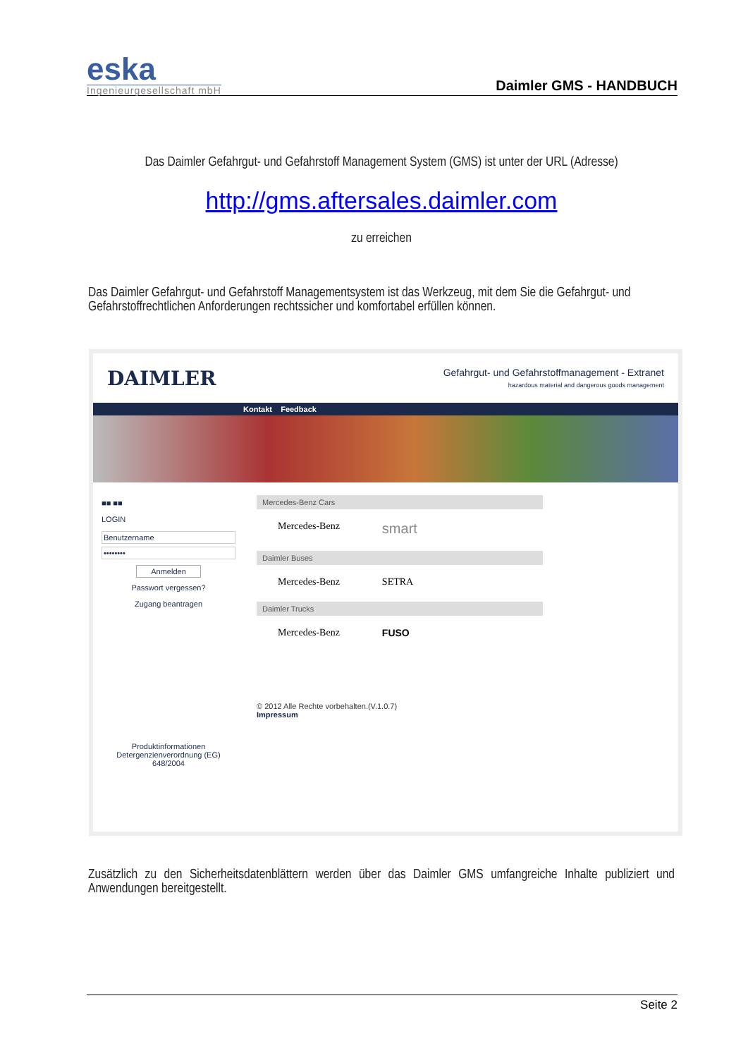eska
Ingenieurgesellschaft mbH
Daimler GMS - HANDBUCH
Das Daimler Gefahrgut- und Gefahrstoff Management System (GMS) ist unter der URL (Adresse)
http://gms.aftersales.daimler.com
zu erreichen
Das Daimler Gefahrgut- und Gefahrstoff Managementsystem ist das Werkzeug, mit dem Sie die Gefahrgut- und Gefahrstoffrechtlichen Anforderungen rechtssicher und komfortabel erfüllen können.
DAIMLER Gefahrgut- und Gefahrstoffmanagement - Extranet
hazardous material and dangerous goods management
Kontakt Feedback
■■ ■■
LOGIN
Benutzername
••••••••
Anmelden
Passwort vergessen?
Zugang beantragen
Produktinformationen Detergenzienverordnung (EG) 648/2004
Mercedes-Benz Cars
Mercedes-Benz smart
Daimler Buses
Mercedes-Benz SETRA
Daimler Trucks
Mercedes-Benz FUSO
© 2012 Alle Rechte vorbehalten.(V.1.0.7)
Impressum
Zusätzlich zu den Sicherheitsdatenblättern werden über das Daimler GMS umfangreiche Inhalte publiziert und Anwendungen bereitgestellt.
Seite 2